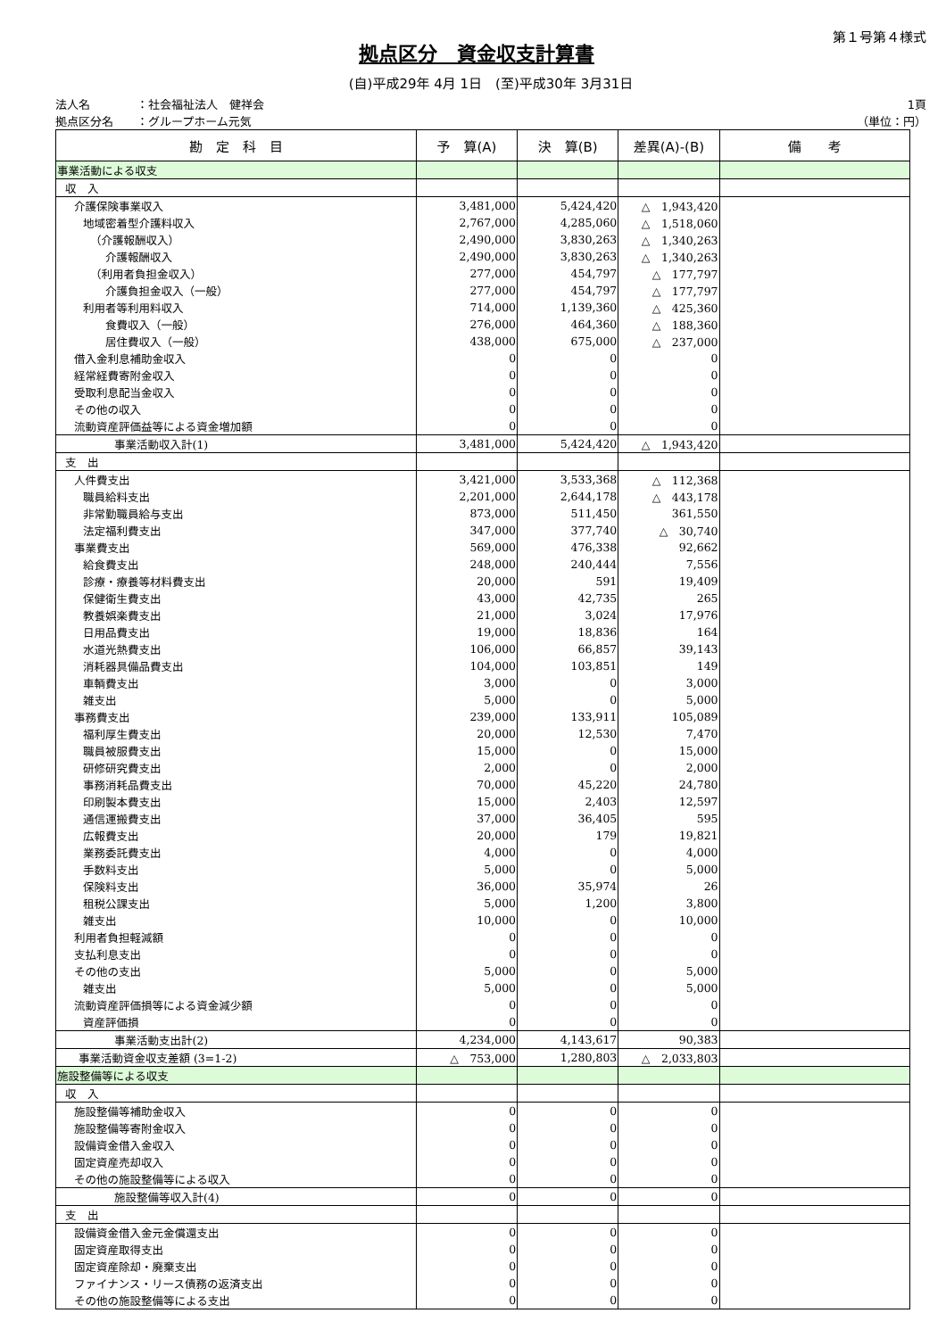拠点区分　資金収支計算書
第１号第４様式
(自)平成29年 4月 1日　(至)平成30年 3月31日
法人名　　　　：社会福祉法人　健祥会
拠点区分名　　：グループホーム元気
1頁
（単位：円）
| 勘 定 科 目 | 予 算(A) | 決 算(B) | 差異(A)-(B) | 備 考 |
| --- | --- | --- | --- | --- |
| 事業活動による収支 | | | | |
| 収 入 | | | | |
| 介護保険事業収入 | 3,481,000 | 5,424,420 | △ 1,943,420 | |
| 地域密着型介護料収入 | 2,767,000 | 4,285,060 | △ 1,518,060 | |
| （介護報酬収入） | 2,490,000 | 3,830,263 | △ 1,340,263 | |
| 介護報酬収入 | 2,490,000 | 3,830,263 | △ 1,340,263 | |
| （利用者負担金収入） | 277,000 | 454,797 | △ 177,797 | |
| 介護負担金収入（一般） | 277,000 | 454,797 | △ 177,797 | |
| 利用者等利用料収入 | 714,000 | 1,139,360 | △ 425,360 | |
| 食費収入（一般） | 276,000 | 464,360 | △ 188,360 | |
| 居住費収入（一般） | 438,000 | 675,000 | △ 237,000 | |
| 借入金利息補助金収入 | 0 | 0 | 0 | |
| 経常経費寄附金収入 | 0 | 0 | 0 | |
| 受取利息配当金収入 | 0 | 0 | 0 | |
| その他の収入 | 0 | 0 | 0 | |
| 流動資産評価益等による資金増加額 | 0 | 0 | 0 | |
| 事業活動収入計(1) | 3,481,000 | 5,424,420 | △ 1,943,420 | |
| 支 出 | | | | |
| 人件費支出 | 3,421,000 | 3,533,368 | △ 112,368 | |
| 職員給料支出 | 2,201,000 | 2,644,178 | △ 443,178 | |
| 非常勤職員給与支出 | 873,000 | 511,450 | 361,550 | |
| 法定福利費支出 | 347,000 | 377,740 | △ 30,740 | |
| 事業費支出 | 569,000 | 476,338 | 92,662 | |
| 給食費支出 | 248,000 | 240,444 | 7,556 | |
| 診療・療養等材料費支出 | 20,000 | 591 | 19,409 | |
| 保健衛生費支出 | 43,000 | 42,735 | 265 | |
| 教養娯楽費支出 | 21,000 | 3,024 | 17,976 | |
| 日用品費支出 | 19,000 | 18,836 | 164 | |
| 水道光熱費支出 | 106,000 | 66,857 | 39,143 | |
| 消耗器具備品費支出 | 104,000 | 103,851 | 149 | |
| 車輌費支出 | 3,000 | 0 | 3,000 | |
| 雑支出 | 5,000 | 0 | 5,000 | |
| 事務費支出 | 239,000 | 133,911 | 105,089 | |
| 福利厚生費支出 | 20,000 | 12,530 | 7,470 | |
| 職員被服費支出 | 15,000 | 0 | 15,000 | |
| 研修研究費支出 | 2,000 | 0 | 2,000 | |
| 事務消耗品費支出 | 70,000 | 45,220 | 24,780 | |
| 印刷製本費支出 | 15,000 | 2,403 | 12,597 | |
| 通信運搬費支出 | 37,000 | 36,405 | 595 | |
| 広報費支出 | 20,000 | 179 | 19,821 | |
| 業務委託費支出 | 4,000 | 0 | 4,000 | |
| 手数料支出 | 5,000 | 0 | 5,000 | |
| 保険料支出 | 36,000 | 35,974 | 26 | |
| 租税公課支出 | 5,000 | 1,200 | 3,800 | |
| 雑支出 | 10,000 | 0 | 10,000 | |
| 利用者負担軽減額 | 0 | 0 | 0 | |
| 支払利息支出 | 0 | 0 | 0 | |
| その他の支出 | 5,000 | 0 | 5,000 | |
| 雑支出 | 5,000 | 0 | 5,000 | |
| 流動資産評価損等による資金減少額 | 0 | 0 | 0 | |
| 資産評価損 | 0 | 0 | 0 | |
| 事業活動支出計(2) | 4,234,000 | 4,143,617 | 90,383 | |
| 事業活動資金収支差額 (3=1-2) | △ 753,000 | 1,280,803 | △ 2,033,803 | |
| 施設整備等による収支 | | | | |
| 収 入 | | | | |
| 施設整備等補助金収入 | 0 | 0 | 0 | |
| 施設整備等寄附金収入 | 0 | 0 | 0 | |
| 設備資金借入金収入 | 0 | 0 | 0 | |
| 固定資産売却収入 | 0 | 0 | 0 | |
| その他の施設整備等による収入 | 0 | 0 | 0 | |
| 施設整備等収入計(4) | 0 | 0 | 0 | |
| 支 出 | | | | |
| 設備資金借入金元金償還支出 | 0 | 0 | 0 | |
| 固定資産取得支出 | 0 | 0 | 0 | |
| 固定資産除却・廃棄支出 | 0 | 0 | 0 | |
| ファイナンス・リース債務の返済支出 | 0 | 0 | 0 | |
| その他の施設整備等による支出 | 0 | 0 | 0 | |